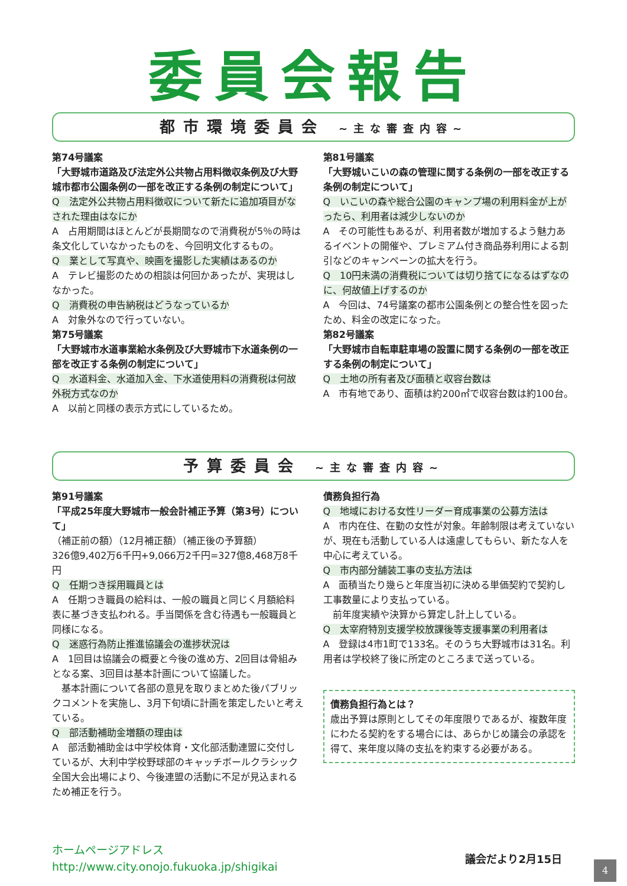委員会報告
都市環境委員会 ~主な審査内容~
第74号議案
「大野城市道路及び法定外公共物占用料徴収条例及び大野城市都市公園条例の一部を改正する条例の制定について」
Q　法定外公共物占用料徴収について新たに追加項目がなされた理由はなにか
A　占用期間はほとんどが長期間なので消費税が5％の時は条文化していなかったものを、今回明文化するもの。
Q　業として写真や、映画を撮影した実績はあるのか
A　テレビ撮影のための相談は何回かあったが、実現はしなかった。
Q　消費税の申告納税はどうなっているか
A　対象外なので行っていない。
第75号議案
「大野城市水道事業給水条例及び大野城市下水道条例の一部を改正する条例の制定について」
Q　水道料金、水道加入金、下水道使用料の消費税は何故外税方式なのか
A　以前と同様の表示方式にしているため。
第81号議案
「大野城いこいの森の管理に関する条例の一部を改正する条例の制定について」
Q　いこいの森や総合公園のキャンプ場の利用料金が上がったら、利用者は減少しないのか
A　その可能性もあるが、利用者数が増加するよう魅力あるイベントの開催や、プレミアム付き商品券利用による割引などのキャンペーンの拡大を行う。
Q　10円未満の消費税については切り捨てになるはずなのに、何故値上げするのか
A　今回は、74号議案の都市公園条例との整合性を図ったため、料金の改定になった。
第82号議案
「大野城市自転車駐車場の設置に関する条例の一部を改正する条例の制定について」
Q　土地の所有者及び面積と収容台数は
A　市有地であり、面積は約200㎡で収容台数は約100台。
予算委員会 ~主な審査内容~
第91号議案
「平成25年度大野城市一般会計補正予算（第3号）について」
（補正前の額）（12月補正額）（補正後の予算額）
326億9,402万6千円+9,066万2千円=327億8,468万8千円
Q　任期つき採用職員とは
A　任期つき職員の給料は、一般の職員と同じく月額給料表に基づき支払われる。手当関係を含む待遇も一般職員と同様になる。
Q　迷惑行為防止推進協議会の進捗状況は
A　1回目は協議会の概要と今後の進め方、2回目は骨組みとなる案、3回目は基本計画について協議した。
　基本計画について各部の意見を取りまとめた後パブリックコメントを実施し、3月下旬頃に計画を策定したいと考えている。
Q　部活動補助金増額の理由は
A　部活動補助金は中学校体育・文化部活動連盟に交付しているが、大利中学校野球部のキャッチボールクラシック全国大会出場により、今後連盟の活動に不足が見込まれるため補正を行う。
債務負担行為
Q　地域における女性リーダー育成事業の公募方法は
A　市内在住、在勤の女性が対象。年齢制限は考えていないが、現在も活動している人は遠慮してもらい、新たな人を中心に考えている。
Q　市内部分舗装工事の支払方法は
A　面積当たり幾らと年度当初に決める単価契約で契約し工事数量により支払っている。
　前年度実績や決算から算定し計上している。
Q　太宰府特別支援学校放課後等支援事業の利用者は
A　登録は4市1町で133名。そのうち大野城市は31名。利用者は学校終了後に所定のところまで送っている。
債務負担行為とは？
歳出予算は原則としてその年度限りであるが、複数年度にわたる契約をする場合には、あらかじめ議会の承認を得て、来年度以降の支払を約束する必要がある。
ホームページアドレス
http://www.city.onojo.fukuoka.jp/shigikai
議会だより2月15日
4